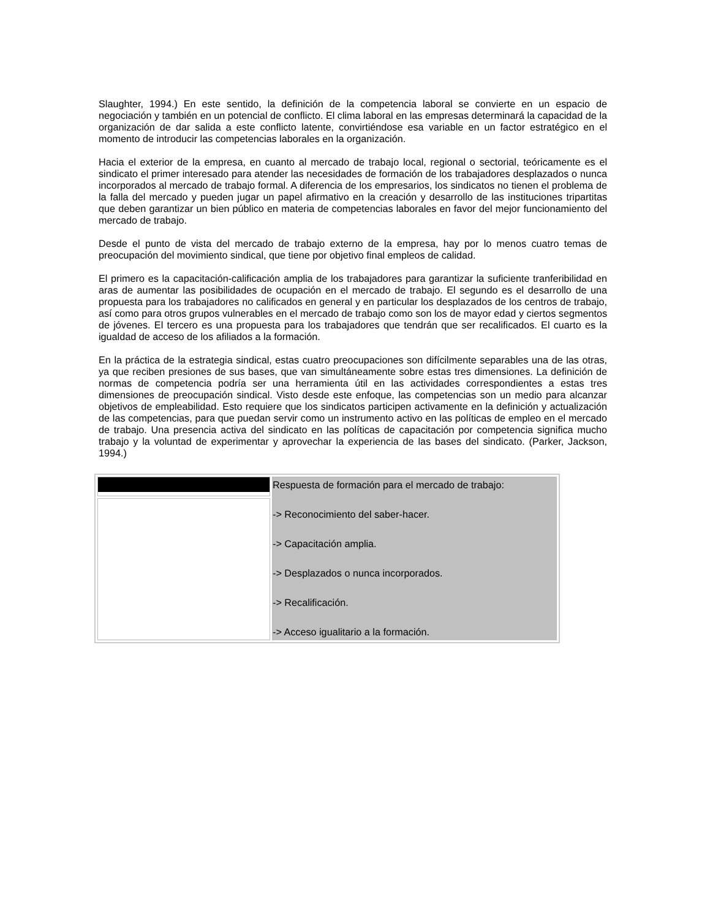Slaughter, 1994.) En este sentido, la definición de la competencia laboral se convierte en un espacio de negociación y también en un potencial de conflicto. El clima laboral en las empresas determinará la capacidad de la organización de dar salida a este conflicto latente, convirtiéndose esa variable en un factor estratégico en el momento de introducir las competencias laborales en la organización.
Hacia el exterior de la empresa, en cuanto al mercado de trabajo local, regional o sectorial, teóricamente es el sindicato el primer interesado para atender las necesidades de formación de los trabajadores desplazados o nunca incorporados al mercado de trabajo formal. A diferencia de los empresarios, los sindicatos no tienen el problema de la falla del mercado y pueden jugar un papel afirmativo en la creación y desarrollo de las instituciones tripartitas que deben garantizar un bien público en materia de competencias laborales en favor del mejor funcionamiento del mercado de trabajo.
Desde el punto de vista del mercado de trabajo externo de la empresa, hay por lo menos cuatro temas de preocupación del movimiento sindical, que tiene por objetivo final empleos de calidad.
El primero es la capacitación-calificación amplia de los trabajadores para garantizar la suficiente tranferibilidad en aras de aumentar las posibilidades de ocupación en el mercado de trabajo. El segundo es el desarrollo de una propuesta para los trabajadores no calificados en general y en particular los desplazados de los centros de trabajo, así como para otros grupos vulnerables en el mercado de trabajo como son los de mayor edad y ciertos segmentos de jóvenes. El tercero es una propuesta para los trabajadores que tendrán que ser recalificados. El cuarto es la igualdad de acceso de los afiliados a la formación.
En la práctica de la estrategia sindical, estas cuatro preocupaciones son difícilmente separables una de las otras, ya que reciben presiones de sus bases, que van simultáneamente sobre estas tres dimensiones. La definición de normas de competencia podría ser una herramienta útil en las actividades correspondientes a estas tres dimensiones de preocupación sindical. Visto desde este enfoque, las competencias son un medio para alcanzar objetivos de empleabilidad. Esto requiere que los sindicatos participen activamente en la definición y actualización de las competencias, para que puedan servir como un instrumento activo en las políticas de empleo en el mercado de trabajo. Una presencia activa del sindicato en las políticas de capacitación por competencia significa mucho trabajo y la voluntad de experimentar y aprovechar la experiencia de las bases del sindicato. (Parker, Jackson, 1994.)
| | Respuesta de formación para el mercado de trabajo: -> Reconocimiento del saber-hacer. -> Capacitación amplia. -> Desplazados o nunca incorporados. -> Recalificación. -> Acceso igualitario a la formación. |